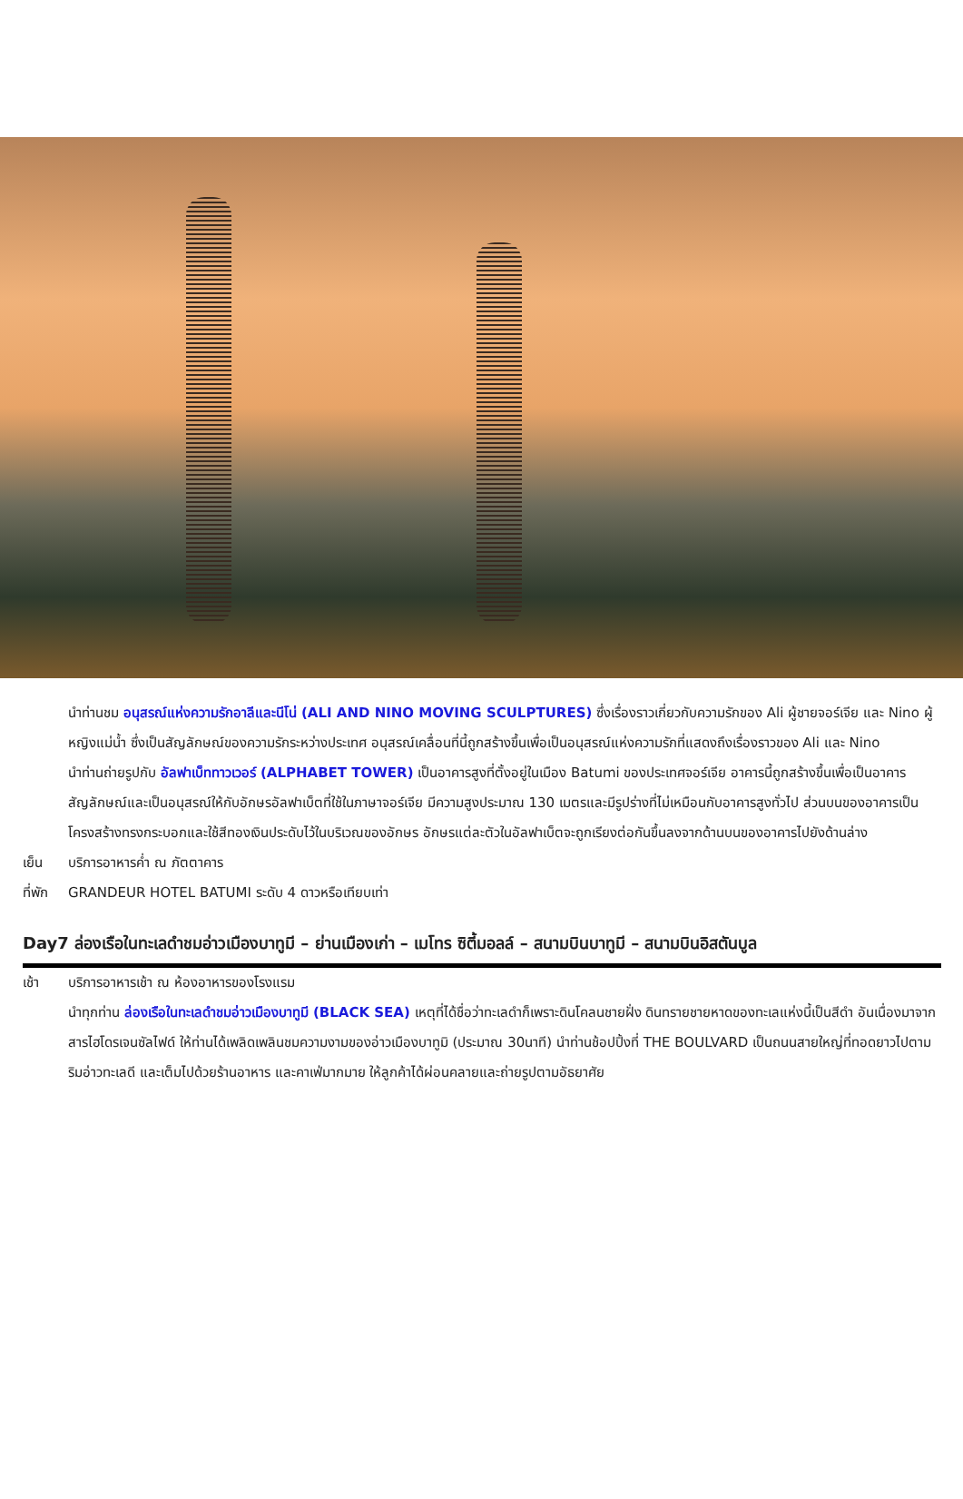นำท่านชม อนุสรณ์แห่งความรักอาลีและนีโน่ (ALI AND NINO MOVING SCULPTURES) ซึ่งเรื่องราวเกี่ยวกับความรักของ Ali ผู้ชายจอร์เจีย และ Nino ผู้หญิงแม่น้ำ ซึ่งเป็นสัญลักษณ์ของความรักระหว่างประเทศ อนุสรณ์เคลื่อนที่นี้ถูกสร้างขึ้นเพื่อเป็นอนุสรณ์แห่งความรักที่แสดงถึงเรื่องราวของ Ali และ Nino
นำท่านถ่ายรูปกับ อัลฟาเบ็ททาวเวอร์ (ALPHABET TOWER) เป็นอาคารสูงที่ตั้งอยู่ในเมือง Batumi ของประเทศจอร์เจีย อาคารนี้ถูกสร้างขึ้นเพื่อเป็นอาคารสัญลักษณ์และเป็นอนุสรณ์ให้กับอักษรอัลฟาเบ็ตที่ใช้ในภาษาจอร์เจีย มีความสูงประมาณ 130 เมตรและมีรูปร่างที่ไม่เหมือนกับอาคารสูงทั่วไป ส่วนบนของอาคารเป็นโครงสร้างทรงกระบอกและใช้สีทองเงินประดับไว้ในบริเวณของอักษร อักษรแต่ละตัวในอัลฟาเบ็ตจะถูกเรียงต่อกันขึ้นลงจากด้านบนของอาคารไปยังด้านล่าง
เย็น บริการอาหารค่ำ ณ ภัตตาคาร
ที่พัก
GRANDEUR HOTEL BATUMI ระดับ 4 ดาวหรือเทียบเท่า
Day7 ล่องเรือในทะเลดำชมอ่าวเมืองบาทูมี – ย่านเมืองเก่า – เมโทร ซิตี้มอลล์ – สนามบินบาทูมี – สนามบินอิสตันบูล
เช้า บริการอาหารเช้า ณ ห้องอาหารของโรงแรม
นำทุกท่าน ล่องเรือในทะเลดำชมอ่าวเมืองบาทูมี (BLACK SEA) เหตุที่ได้ชื่อว่าทะเลดำก็เพราะดินโคลนชายฝั่ง ดินทรายชายหาดของทะเลแห่งนี้เป็นสีดำ อันเนื่องมาจากสารไฮโดรเจนซัลไฟด์ ให้ท่านได้เพลิดเพลินชมความงามของอ่าวเมืองบาทูมิ (ประมาณ 30นาที) นำท่านช้อปปิ้งที่ THE BOULVARD เป็นถนนสายใหญ่ที่ทอดยาวไปตามริมอ่าวทะเลดี และเต็มไปด้วยร้านอาหาร และคาเฟ่มากมาย ให้ลูกค้าได้ผ่อนคลายและถ่ายรูปตามอัธยาศัย